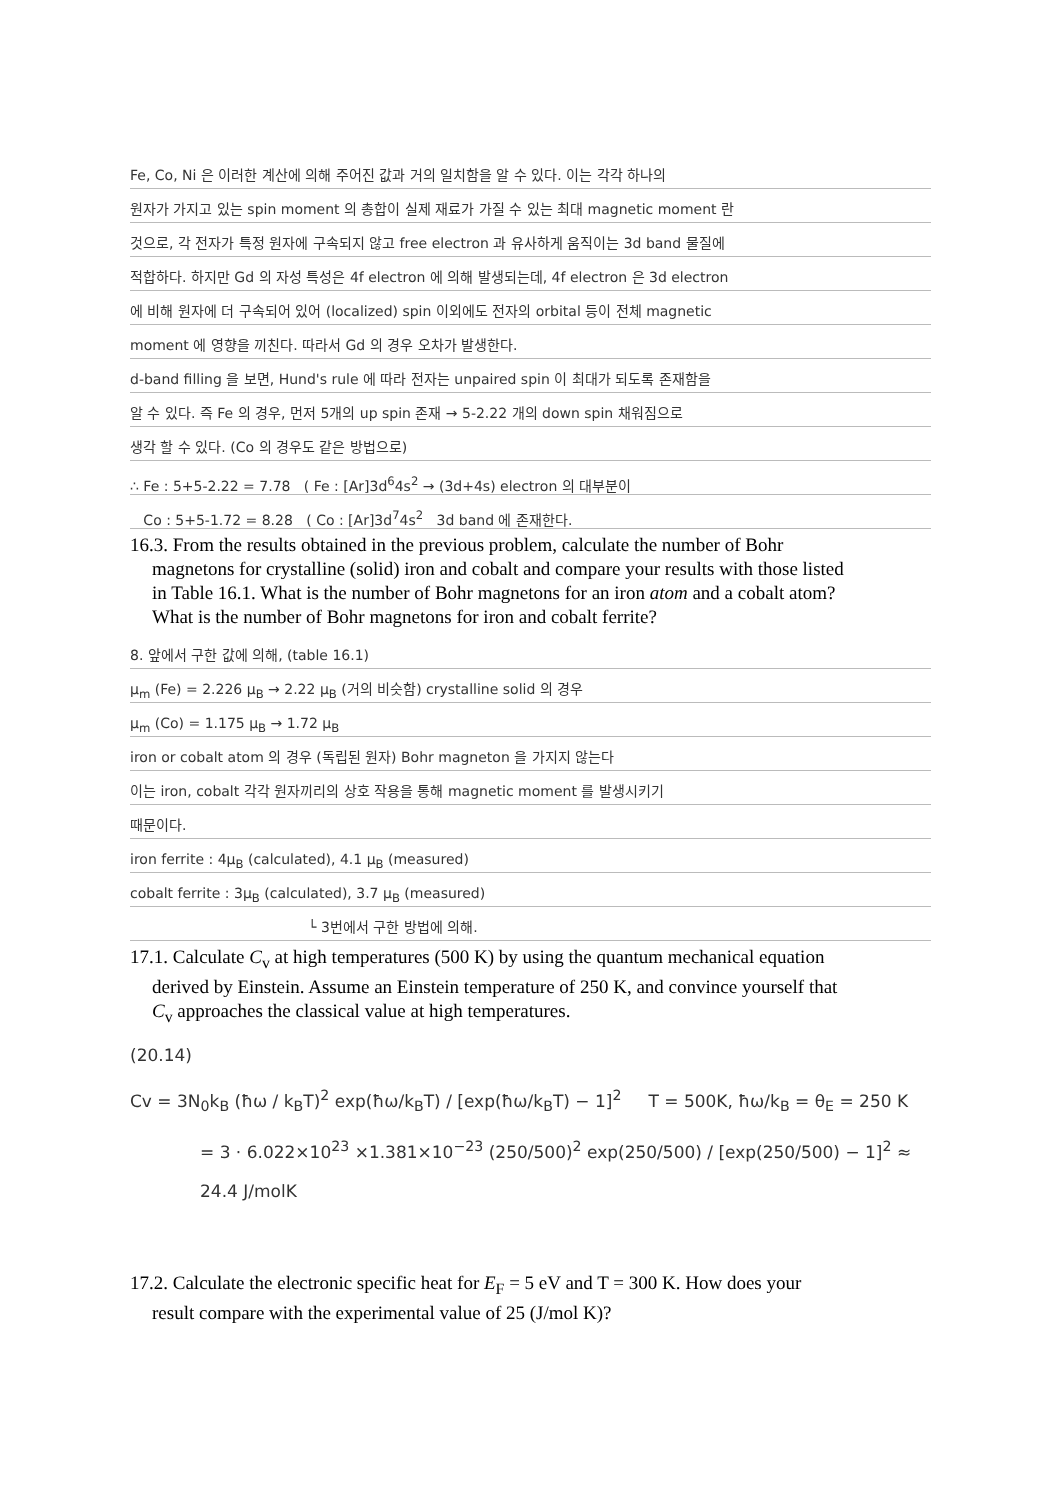Fe, Co, Ni 은 이러한 계산에 의해 주어진 값과 거의 일치함을 알 수 있다. 이는 각각 하나의
원자가 가지고 있는 spin moment 의 총합이 실제 재료가 가질 수 있는 최대 magnetic moment 란
것으로, 각 전자가 특정 원자에 구속되지 않고 free electron 과 유사하게 움직이는 3d band 물질에
적합하다. 하지만 Gd 의 자성 특성은 4f electron 에 의해 발생되는데, 4f electron 은 3d electron
에 비해 원자에 더 구속되어 있어 (localized) spin 이외에도 전자의 orbital 등이 전체 magnetic
moment 에 영향을 끼친다. 따라서 Gd 의 경우 오차가 발생한다.
d-band filling 을 보면, Hund's rule 에 따라 전자는 unpaired spin 이 최대가 되도록 존재함을
알 수 있다. 즉 Fe 의 경우, 먼저 5개의 up spin 존재 → 5-2.22 개의 down spin 채워짐으로
생각 할 수 있다. (Co 의 경우도 같은 방법으로)
∴ Fe : 5+5-2.22 = 7.78 ( Fe : [Ar]3d<sup>6</sup>4s<sup>2</sup> → (3d+4s) electron 의 대부분이
Co : 5+5-1.72 = 8.28 ( Co : [Ar]3d<sup>7</sup>4s<sup>2</sup> 3d band 에 존재한다.
16.3. From the results obtained in the previous problem, calculate the number of Bohr
magnetons for crystalline (solid) iron and cobalt and compare your results with those listed
in Table 16.1. What is the number of Bohr magnetons for an iron atom and a cobalt atom?
What is the number of Bohr magnetons for iron and cobalt ferrite?
8. 앞에서 구한 값에 의해, (table 16.1)
μ<sub>m</sub> (Fe) = 2.226 μ<sub>B</sub> → 2.22 μ<sub>B</sub> (거의 비슷함) crystalline solid 의 경우
μ<sub>m</sub> (Co) = 1.175 μ<sub>B</sub> → 1.72 μ<sub>B</sub>
iron or cobalt atom 의 경우 (독립된 원자) Bohr magneton 을 가지지 않는다
이는 iron, cobalt 각각 원자끼리의 상호 작용을 통해 magnetic moment 를 발생시키기
때문이다.
iron ferrite : 4μ<sub>B</sub> (calculated), 4.1 μ<sub>B</sub> (measured)
cobalt ferrite : 3μ<sub>B</sub> (calculated), 3.7 μ<sub>B</sub> (measured)
└ 3번에서 구한 방법에 의해.
17.1. Calculate C<sub>v</sub> at high temperatures (500 K) by using the quantum mechanical equation
derived by Einstein. Assume an Einstein temperature of 250 K, and convince yourself that
C<sub>v</sub> approaches the classical value at high temperatures.
(20.14)
Cv = 3N<sub>0</sub>k<sub>B</sub> (ħω / k<sub>B</sub>T)<sup>2</sup> exp(ħω/k<sub>B</sub>T) / [exp(ħω/k<sub>B</sub>T) − 1]<sup>2</sup> T = 500K, ħω/k<sub>B</sub> = θ<sub>E</sub> = 250 K
= 3 · 6.022×10<sup>23</sup> ×1.381×10<sup>−23</sup> (250/500)<sup>2</sup> exp(250/500) / [exp(250/500) − 1]<sup>2</sup> ≈ 24.4 J/molK
17.2. Calculate the electronic specific heat for E<sub>F</sub> = 5 eV and T = 300 K. How does your
result compare with the experimental value of 25 (J/mol K)?